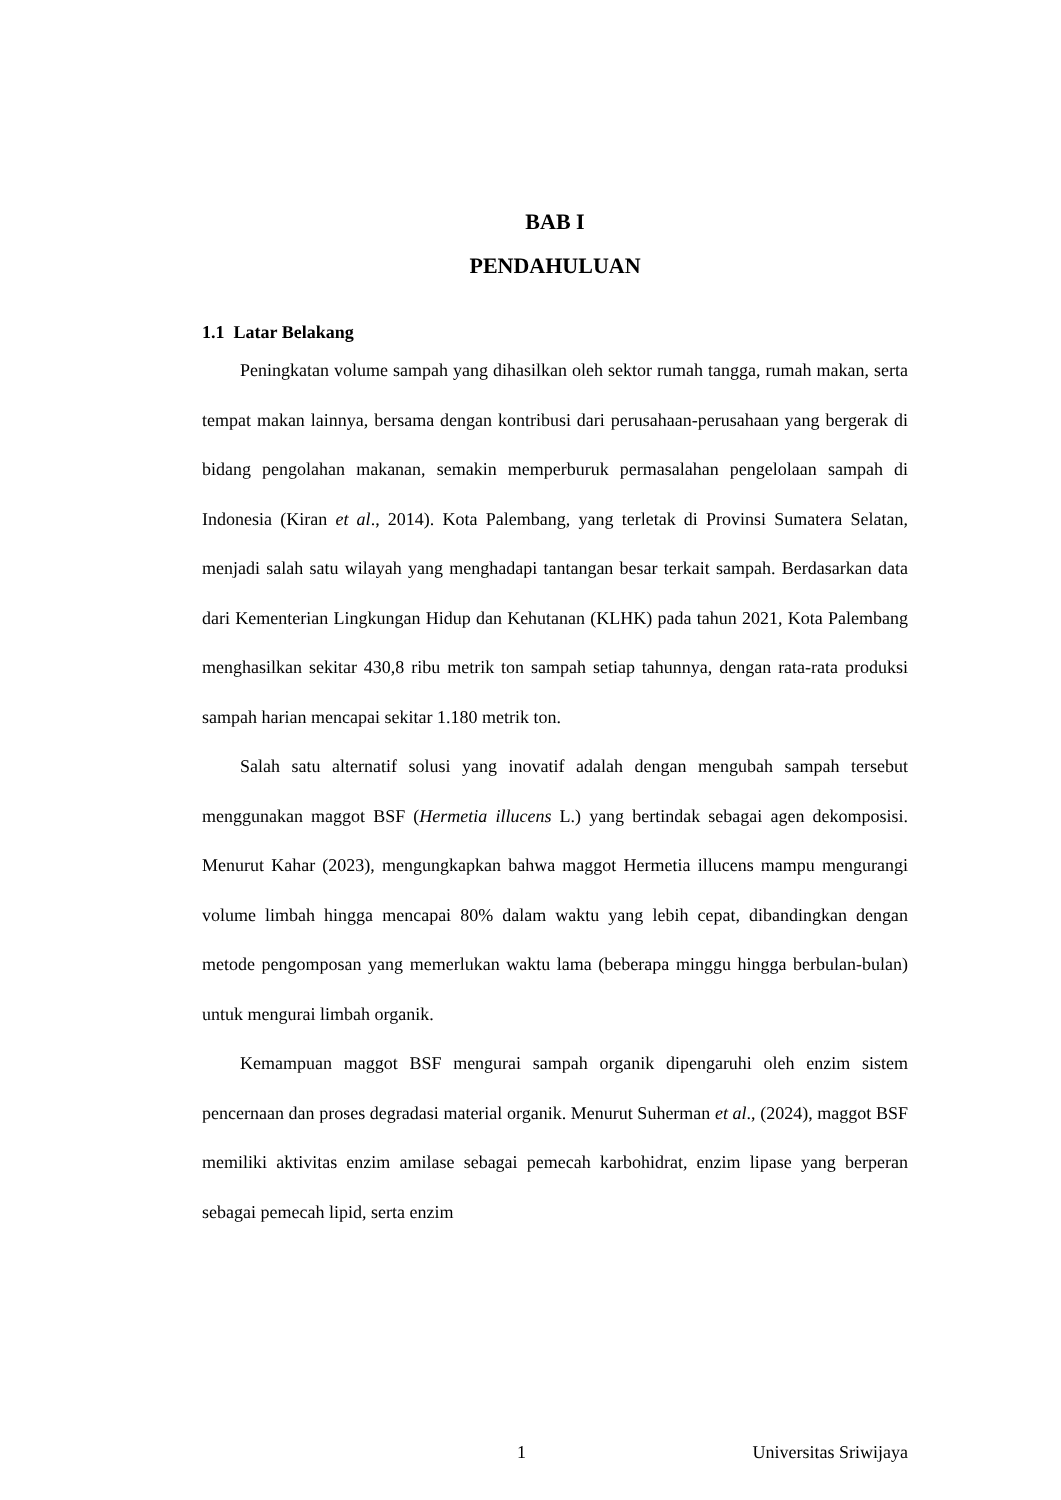BAB I
PENDAHULUAN
1.1 Latar Belakang
Peningkatan volume sampah yang dihasilkan oleh sektor rumah tangga, rumah makan, serta tempat makan lainnya, bersama dengan kontribusi dari perusahaan-perusahaan yang bergerak di bidang pengolahan makanan, semakin memperburuk permasalahan pengelolaan sampah di Indonesia (Kiran et al., 2014). Kota Palembang, yang terletak di Provinsi Sumatera Selatan, menjadi salah satu wilayah yang menghadapi tantangan besar terkait sampah. Berdasarkan data dari Kementerian Lingkungan Hidup dan Kehutanan (KLHK) pada tahun 2021, Kota Palembang menghasilkan sekitar 430,8 ribu metrik ton sampah setiap tahunnya, dengan rata-rata produksi sampah harian mencapai sekitar 1.180 metrik ton.
Salah satu alternatif solusi yang inovatif adalah dengan mengubah sampah tersebut menggunakan maggot BSF (Hermetia illucens L.) yang bertindak sebagai agen dekomposisi. Menurut Kahar (2023), mengungkapkan bahwa maggot Hermetia illucens mampu mengurangi volume limbah hingga mencapai 80% dalam waktu yang lebih cepat, dibandingkan dengan metode pengomposan yang memerlukan waktu lama (beberapa minggu hingga berbulan-bulan) untuk mengurai limbah organik.
Kemampuan maggot BSF mengurai sampah organik dipengaruhi oleh enzim sistem pencernaan dan proses degradasi material organik. Menurut Suherman et al., (2024), maggot BSF memiliki aktivitas enzim amilase sebagai pemecah karbohidrat, enzim lipase yang berperan sebagai pemecah lipid, serta enzim
1 Universitas Sriwijaya